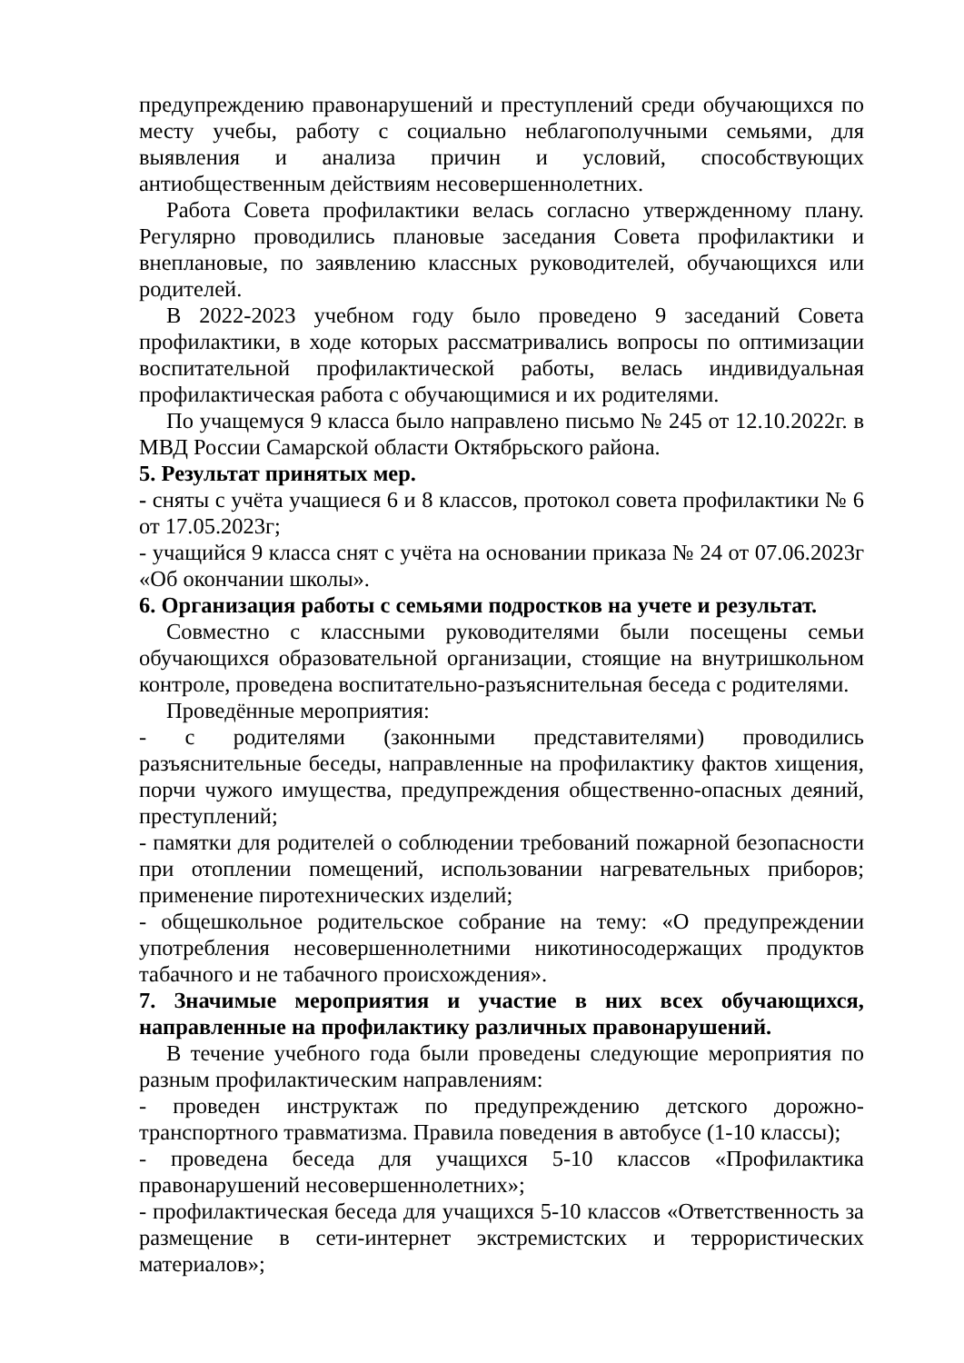предупреждению правонарушений и преступлений среди обучающихся по месту учебы, работу с социально неблагополучными семьями, для выявления и анализа причин и условий, способствующих антиобщественным действиям несовершеннолетних.
Работа Совета профилактики велась согласно утвержденному плану. Регулярно проводились плановые заседания Совета профилактики и внеплановые, по заявлению классных руководителей, обучающихся или родителей.
В 2022-2023 учебном году было проведено 9 заседаний Совета профилактики, в ходе которых рассматривались вопросы по оптимизации воспитательной профилактической работы, велась индивидуальная профилактическая работа с обучающимися и их родителями.
По учащемуся 9 класса было направлено письмо № 245 от 12.10.2022г. в МВД России Самарской области Октябрьского района.
5. Результат принятых мер.
- сняты с учёта учащиеся 6 и 8 классов, протокол совета профилактики № 6 от 17.05.2023г;
- учащийся 9 класса снят с учёта на основании приказа № 24 от 07.06.2023г «Об окончании школы».
6. Организация работы с семьями подростков на учете и результат.
Совместно с классными руководителями были посещены семьи обучающихся образовательной организации, стоящие на внутришкольном контроле, проведена воспитательно-разъяснительная беседа с родителями.
Проведённые мероприятия:
- с родителями (законными представителями) проводились разъяснительные беседы, направленные на профилактику фактов хищения, порчи чужого имущества, предупреждения общественно-опасных деяний, преступлений;
- памятки для родителей о соблюдении требований пожарной безопасности при отоплении помещений, использовании нагревательных приборов; применение пиротехнических изделий;
- общешкольное родительское собрание на тему: «О предупреждении употребления несовершеннолетними никотиносодержащих продуктов табачного и не табачного происхождения».
7. Значимые мероприятия и участие в них всех обучающихся, направленные на профилактику различных правонарушений.
В течение учебного года были проведены следующие мероприятия по разным профилактическим направлениям:
- проведен инструктаж по предупреждению детского дорожно-транспортного травматизма. Правила поведения в автобусе (1-10 классы);
- проведена беседа для учащихся 5-10 классов «Профилактика правонарушений несовершеннолетних»;
- профилактическая беседа для учащихся 5-10 классов «Ответственность за размещение в сети-интернет экстремистских и террористических материалов»;